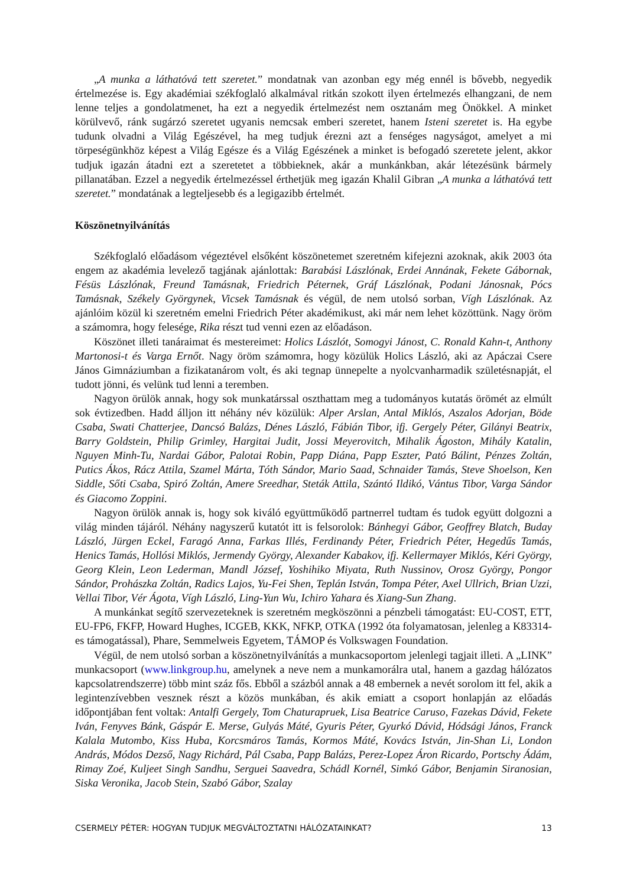„A munka a láthatóvá tett szeretet.” mondatnak van azonban egy még ennél is bővebb, negyedik értelmezése is. Egy akadémiai székfoglaló alkalmával ritkán szokott ilyen értelmezés elhangzani, de nem lenne teljes a gondolatmenet, ha ezt a negyedik értelmezést nem osztanám meg Önökkel. A minket körülvevő, ránk sugárzó szeretet ugyanis nemcsak emberi szeretet, hanem Isteni szeretet is. Ha egybe tudunk olvadni a Világ Egészével, ha meg tudjuk érezni azt a fenséges nagyságot, amelyet a mi törpeségünkhöz képest a Világ Egésze és a Világ Egészének a minket is befogadó szeretete jelent, akkor tudjuk igazán átadni ezt a szeretetet a többieknek, akár a munkánkban, akár létezésünk bármely pillanatában. Ezzel a negyedik értelmezéssel érthetjük meg igazán Khalil Gibran „A munka a láthatóvá tett szeretet.” mondatának a legteljesebb és a legigazibb értelmét.
Köszönetnyilvánítás
Székfoglaló előadásom végeztével elsőként köszönetemet szeretném kifejezni azoknak, akik 2003 óta engem az akadémia levelező tagjának ajánlottak: Barabási Lászlónak, Erdei Annának, Fekete Gábornak, Fésüs Lászlónak, Freund Tamásnak, Friedrich Péternek, Gráf Lászlónak, Podani Jánosnak, Pócs Tamásnak, Székely Györgynek, Vicsek Tamásnak és végül, de nem utolsó sorban, Vígh Lászlónak. Az ajánlóim közül ki szeretném emelni Friedrich Péter akadémikust, aki már nem lehet közöttünk. Nagy öröm a számomra, hogy felesége, Rika részt tud venni ezen az előadáson.
Köszönet illeti tanáraimat és mestereimet: Holics Lászlót, Somogyi Jánost, C. Ronald Kahn-t, Anthony Martonosi-t és Varga Ernőt. Nagy öröm számomra, hogy közülük Holics László, aki az Apáczai Csere János Gimnáziumban a fizikatanárom volt, és aki tegnap ünnepelte a nyolcvanharmadik születésnapját, el tudott jönni, és velünk tud lenni a teremben.
Nagyon örülök annak, hogy sok munkatárssal oszthattam meg a tudományos kutatás örömét az elmúlt sok évtizedben. Hadd álljon itt néhány név közülük: Alper Arslan, Antal Miklós, Aszalos Adorjan, Böde Csaba, Swati Chatterjee, Dancsó Balázs, Dénes László, Fábián Tibor, ifj. Gergely Péter, Gilányi Beatrix, Barry Goldstein, Philip Grimley, Hargitai Judit, Jossi Meyerovitch, Mihalik Ágoston, Mihály Katalin, Nguyen Minh-Tu, Nardai Gábor, Palotai Robin, Papp Diána, Papp Eszter, Pató Bálint, Pénzes Zoltán, Putics Ákos, Rácz Attila, Szamel Márta, Tóth Sándor, Mario Saad, Schnaider Tamás, Steve Shoelson, Ken Siddle, Sőti Csaba, Spiró Zoltán, Amere Sreedhar, Steták Attila, Szántó Ildikó, Vántus Tibor, Varga Sándor és Giacomo Zoppini.
Nagyon örülök annak is, hogy sok kiváló együttműködő partnerrel tudtam és tudok együtt dolgozni a világ minden tájáról. Néhány nagyszerű kutatót itt is felsorolok: Bánhegyi Gábor, Geoffrey Blatch, Buday László, Jürgen Eckel, Faragó Anna, Farkas Illés, Ferdinandy Péter, Friedrich Péter, Hegedűs Tamás, Henics Tamás, Hollósi Miklós, Jermendy György, Alexander Kabakov, ifj. Kellermayer Miklós, Kéri György, Georg Klein, Leon Lederman, Mandl József, Yoshihiko Miyata, Ruth Nussinov, Orosz György, Pongor Sándor, Prohászka Zoltán, Radics Lajos, Yu-Fei Shen, Teplán István, Tompa Péter, Axel Ullrich, Brian Uzzi, Vellai Tibor, Vér Ágota, Vígh László, Ling-Yun Wu, Ichiro Yahara és Xiang-Sun Zhang.
A munkánkat segítő szervezeteknek is szeretném megköszönni a pénzbeli támogatást: EU-COST, ETT, EU-FP6, FKFP, Howard Hughes, ICGEB, KKK, NFKP, OTKA (1992 óta folyamatosan, jelenleg a K83314-es támogatással), Phare, Semmelweis Egyetem, TÁMOP és Volkswagen Foundation.
Végül, de nem utolsó sorban a köszönetnyilvánítás a munkacsoportom jelenlegi tagjait illeti. A „LINK” munkacsoport (www.linkgroup.hu, amelynek a neve nem a munkamorálra utal, hanem a gazdag hálózatos kapcsolatrendszerre) több mint száz fős. Ebből a százból annak a 48 embernek a nevét sorolom itt fel, akik a legintenzívebben vesznek részt a közös munkában, és akik emiatt a csoport honlapján az előadás időpontjában fent voltak: Antalfi Gergely, Tom Chaturapruek, Lisa Beatrice Caruso, Fazekas Dávid, Fekete Iván, Fenyves Bánk, Gáspár E. Merse, Gulyás Máté, Gyuris Péter, Gyurkó Dávid, Hódsági János, Franck Kalala Mutombo, Kiss Huba, Korcsmáros Tamás, Kormos Máté, Kovács István, Jin-Shan Li, London András, Módos Dezső, Nagy Richárd, Pál Csaba, Papp Balázs, Perez-Lopez Áron Ricardo, Portschy Ádám, Rimay Zoé, Kuljeet Singh Sandhu, Serguei Saavedra, Schádl Kornél, Simkó Gábor, Benjamin Siranosian, Siska Veronika, Jacob Stein, Szabó Gábor, Szalay
CSERMELY PÉTER: HOGYAN TUDJUK MEGVÁLTOZTATNI HÁLÓZATAINKAT? 13